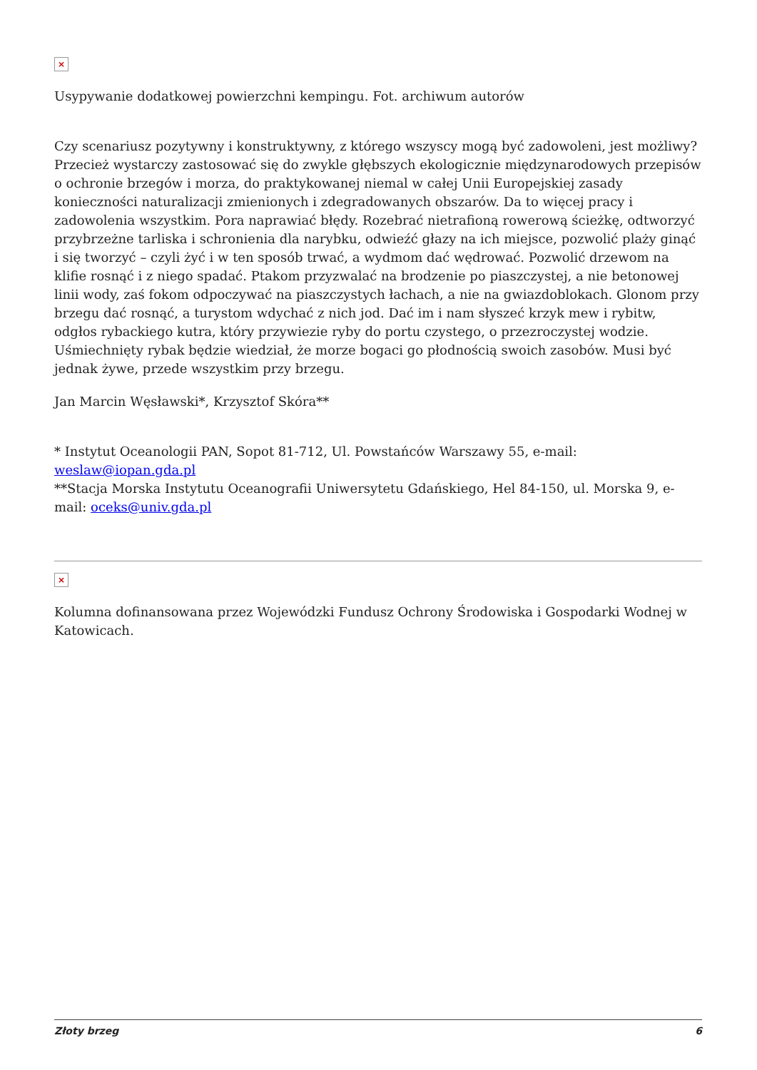×
Usypywanie dodatkowej powierzchni kempingu. Fot. archiwum autorów
Czy scenariusz pozytywny i konstruktywny, z którego wszyscy mogą być zadowoleni, jest możliwy? Przecież wystarczy zastosować się do zwykle głębszych ekologicznie międzynarodowych przepisów o ochronie brzegów i morza, do praktykowanej niemal w całej Unii Europejskiej zasady konieczności naturalizacji zmienionych i zdegradowanych obszarów. Da to więcej pracy i zadowolenia wszystkim. Pora naprawiać błędy. Rozebrać nietrafioną rowerową ścieżkę, odtworzyć przybrzeżne tarliska i schronienia dla narybku, odwieźć głazy na ich miejsce, pozwolić plaży ginąć i się tworzyć – czyli żyć i w ten sposób trwać, a wydmom dać wędrować. Pozwolić drzewom na klifie rosnąć i z niego spadać. Ptakom przyzwalać na brodzenie po piaszczystej, a nie betonowej linii wody, zaś fokom odpoczywać na piaszczystych łachach, a nie na gwiazdoblokach. Glonom przy brzegu dać rosnąć, a turystom wdychać z nich jod. Dać im i nam słyszeć krzyk mew i rybitw, odgłos rybackiego kutra, który przywiezie ryby do portu czystego, o przezroczystej wodzie. Uśmiechnięty rybak będzie wiedział, że morze bogaci go płodnością swoich zasobów. Musi być jednak żywe, przede wszystkim przy brzegu.
Jan Marcin Węsławski*, Krzysztof Skóra**
* Instytut Oceanologii PAN, Sopot 81-712, Ul. Powstańców Warszawy 55, e-mail: weslaw@iopan.gda.pl
**Stacja Morska Instytutu Oceanografii Uniwersytetu Gdańskiego, Hel 84-150, ul. Morska 9, e-mail: oceks@univ.gda.pl
×
Kolumna dofinansowana przez Wojewódzki Fundusz Ochrony Środowiska i Gospodarki Wodnej w Katowicach.
Złoty brzeg 6